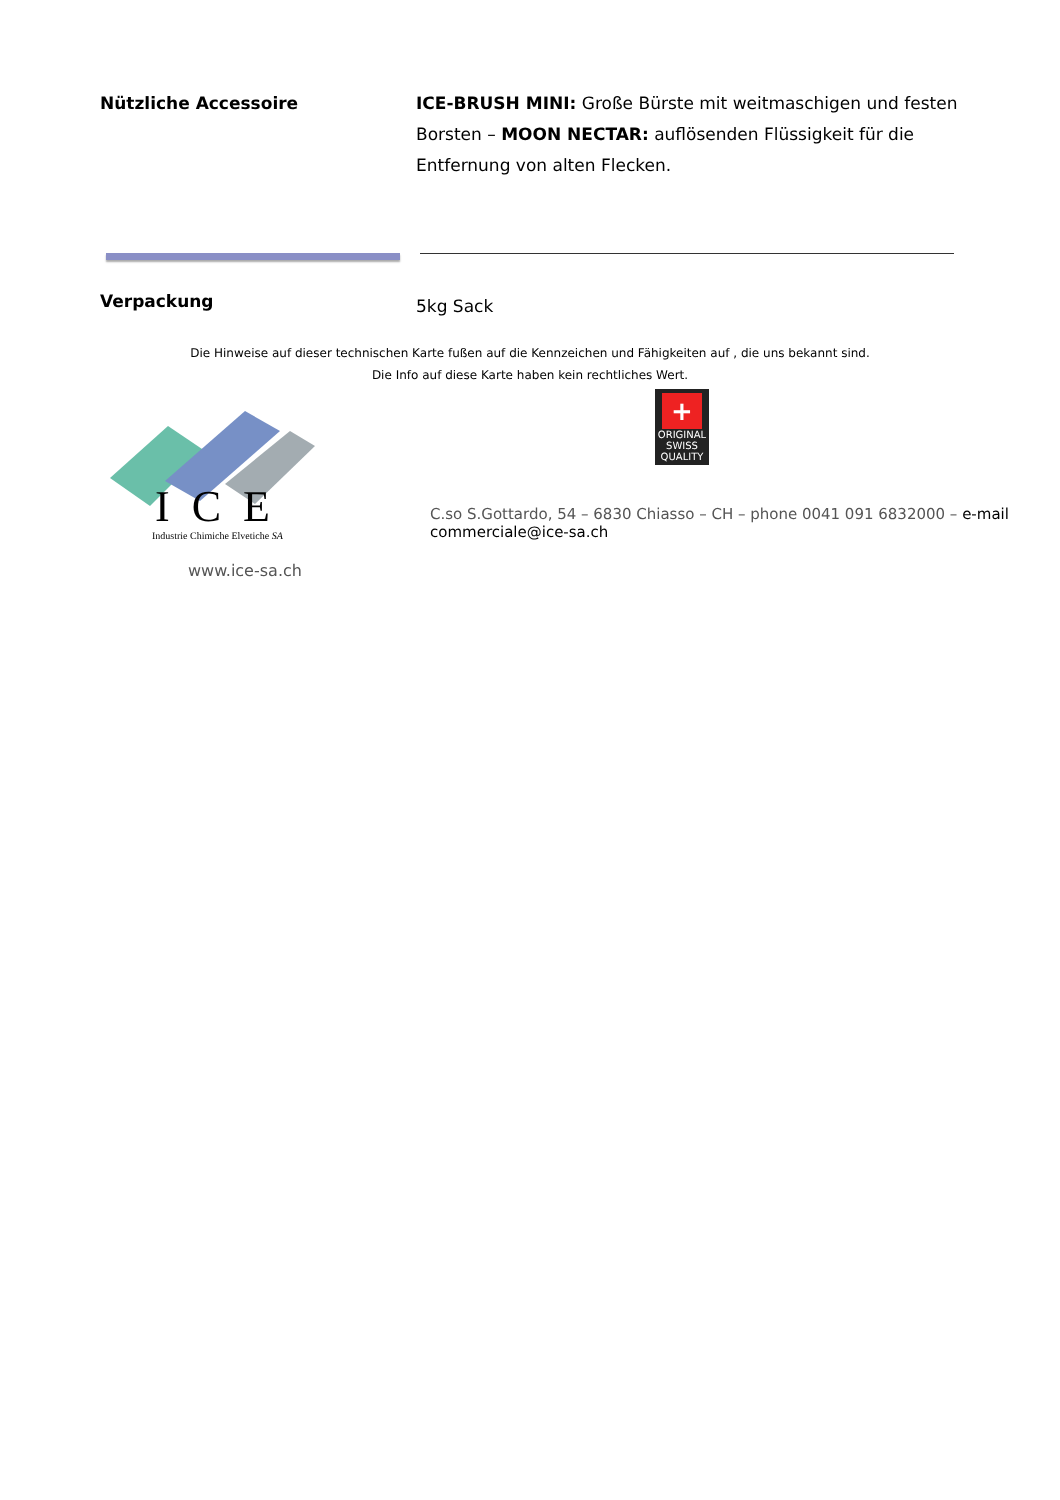Nützliche Accessoire ICE-BRUSH MINI: Große Bürste mit weitmaschigen und festen Borsten – MOON NECTAR: auflösenden Flüssigkeit für die Entfernung von alten Flecken.
Verpackung
5kg Sack
Die Hinweise auf dieser technischen Karte fußen auf die Kennzeichen und Fähigkeiten auf , die uns bekannt sind.
Die Info auf diese Karte haben kein rechtliches Wert.
I C E
Industrie Chimiche Elvetiche SA
+
ORIGINAL SWISS QUALITY
C.so S.Gottardo, 54 – 6830 Chiasso – CH – phone 0041 091 6832000 – e-mail commerciale@ice-sa.ch
www.ice-sa.ch